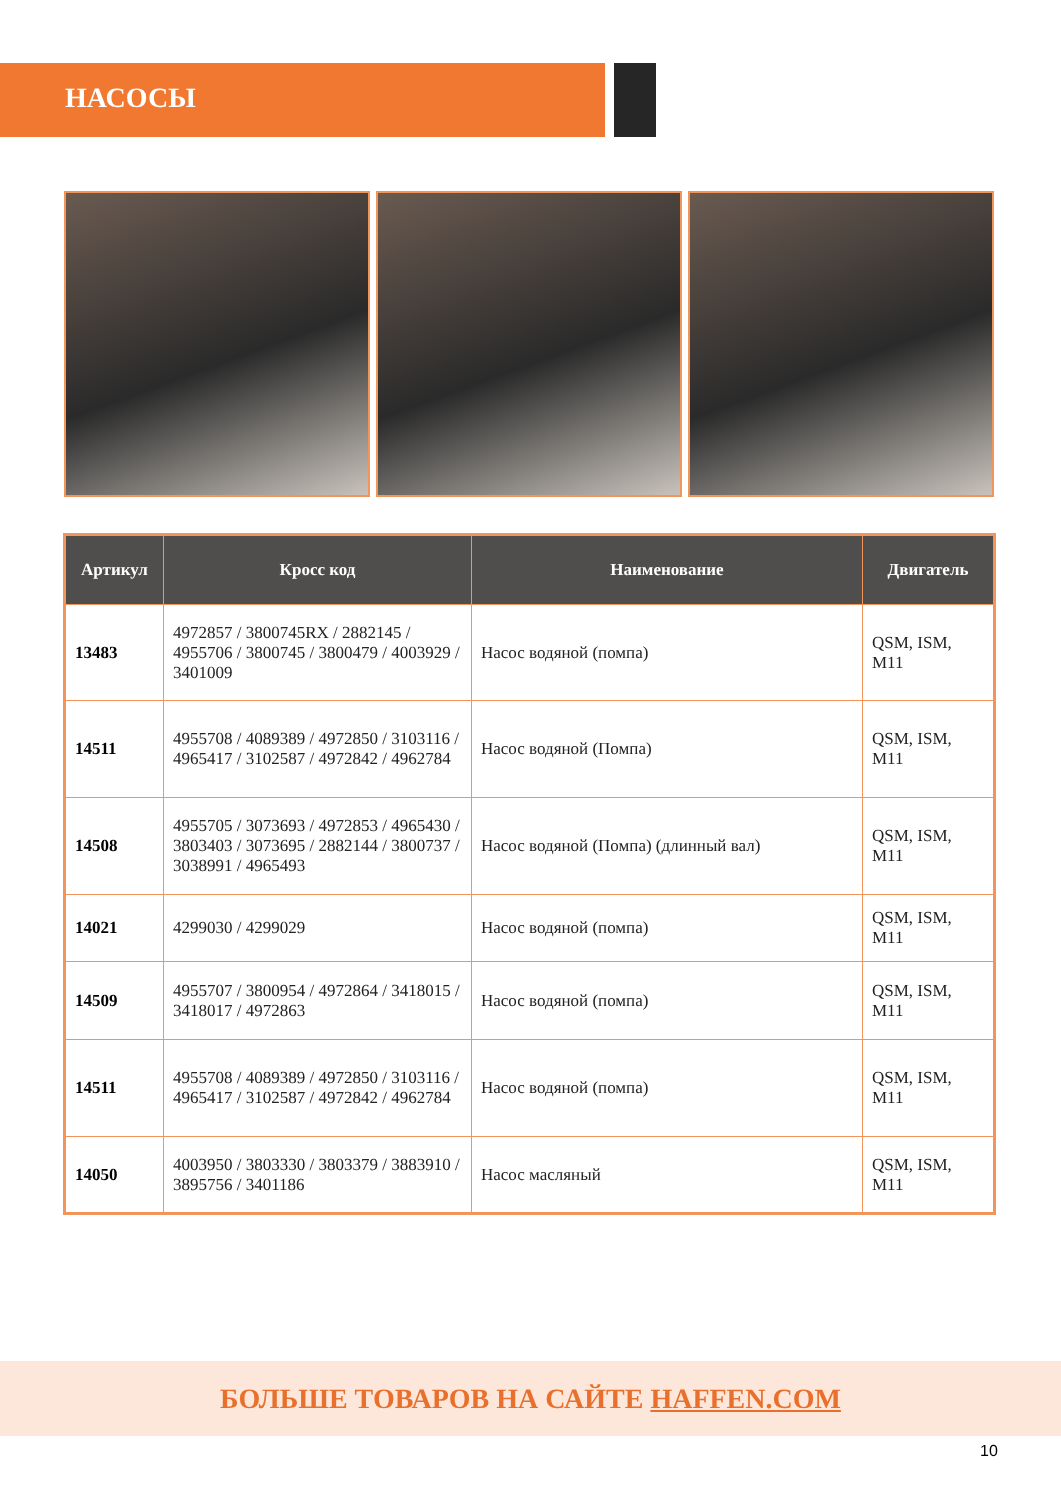НАСОСЫ
| Артикул | Кросс код | Наименование | Двигатель |
| --- | --- | --- | --- |
| 13483 | 4972857 / 3800745RX / 2882145 / 4955706 / 3800745 / 3800479 / 4003929 / 3401009 | Насос водяной (помпа) | QSM, ISM, M11 |
| 14511 | 4955708 / 4089389 / 4972850 / 3103116 / 4965417 / 3102587 / 4972842 / 4962784 | Насос водяной (Помпа) | QSM, ISM, M11 |
| 14508 | 4955705 / 3073693 / 4972853 / 4965430 / 3803403 / 3073695 / 2882144 / 3800737 / 3038991 / 4965493 | Насос водяной (Помпа) (длинный вал) | QSM, ISM, M11 |
| 14021 | 4299030 / 4299029 | Насос водяной (помпа) | QSM, ISM, M11 |
| 14509 | 4955707 / 3800954 / 4972864 / 3418015 / 3418017 / 4972863 | Насос водяной (помпа) | QSM, ISM, M11 |
| 14511 | 4955708 / 4089389 / 4972850 / 3103116 / 4965417 / 3102587 / 4972842 / 4962784 | Насос водяной (помпа) | QSM, ISM, M11 |
| 14050 | 4003950 / 3803330 / 3803379 / 3883910 / 3895756 / 3401186 | Насос масляный | QSM, ISM, M11 |
БОЛЬШЕ ТОВАРОВ НА САЙТЕ HAFFEN.COM
10